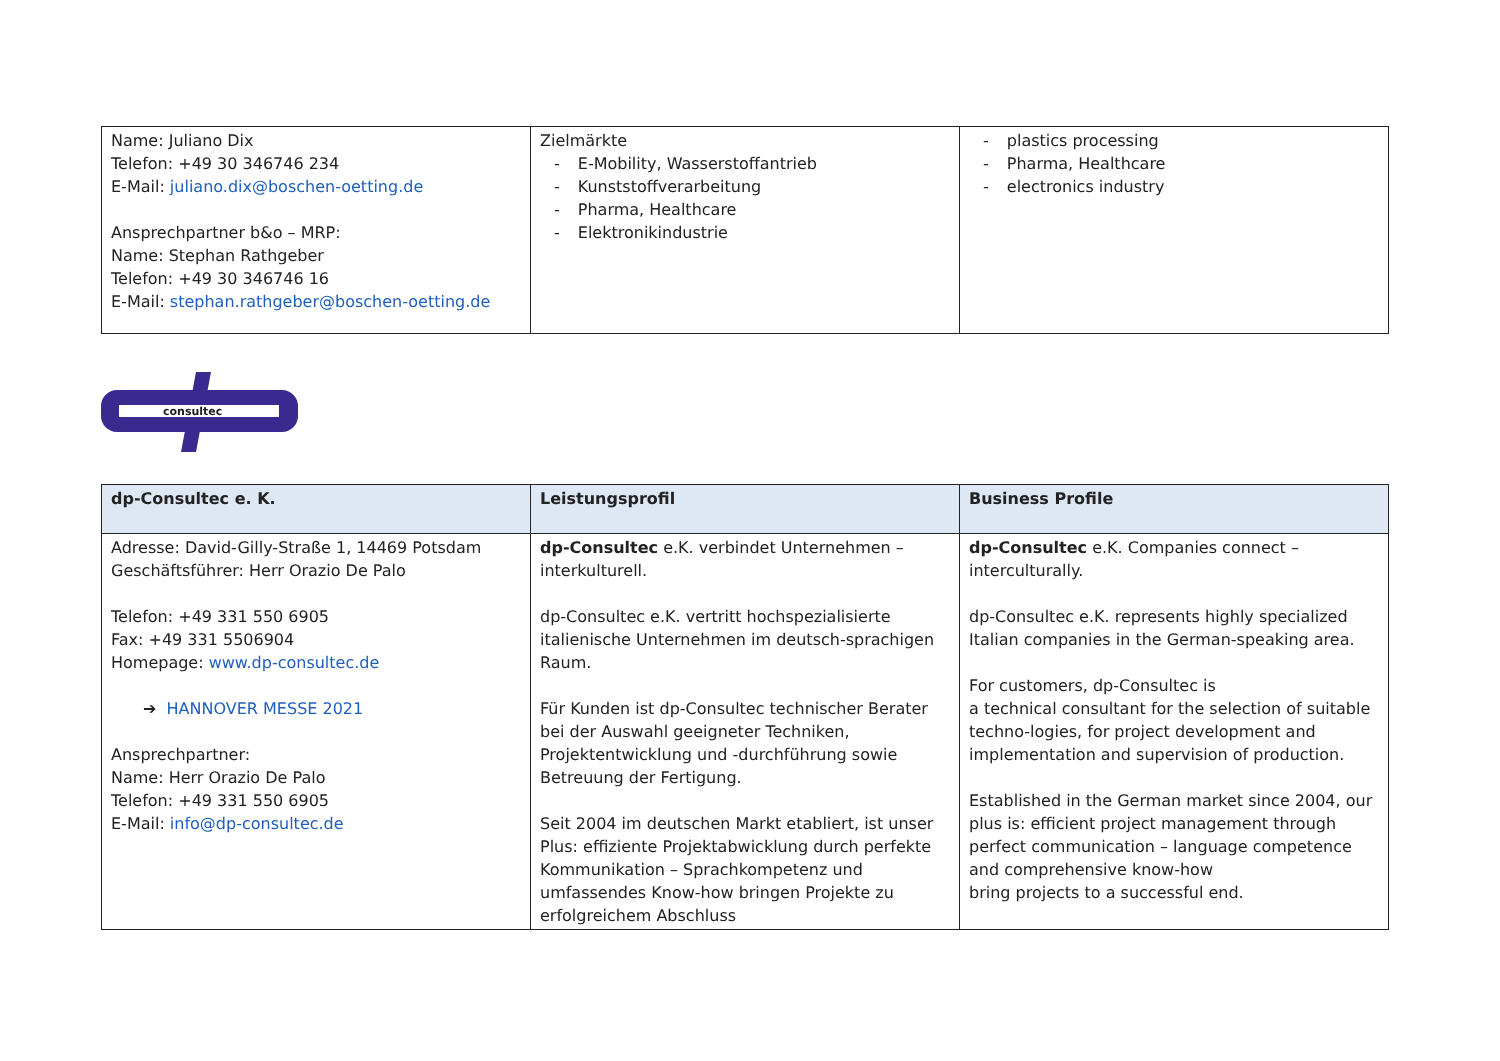| Name: Juliano Dix Telefon: +49 30 346746 234 E-Mail: juliano.dix@boschen-oetting.de Ansprechpartner b&o – MRP: Name: Stephan Rathgeber Telefon: +49 30 346746 16 E-Mail: stephan.rathgeber@boschen-oetting.de | Zielmärkte E-Mobility, Wasserstoffantrieb Kunststoffverarbeitung Pharma, Healthcare Elektronikindustrie | plastics processing Pharma, Healthcare electronics industry |
consultec
| dp-Consultec e. K. | Leistungsprofil | Business Profile |
| --- | --- | --- |
| Adresse: David-Gilly-Straße 1, 14469 Potsdam Geschäftsführer: Herr Orazio De Palo Telefon: +49 331 550 6905 Fax: +49 331 5506904 Homepage: www.dp-consultec.de ➔ HANNOVER MESSE 2021 Ansprechpartner: Name: Herr Orazio De Palo Telefon: +49 331 550 6905 E-Mail: info@dp-consultec.de | dp-Consultec e.K. verbindet Unternehmen – interkulturell. dp-Consultec e.K. vertritt hochspezialisierte italienische Unternehmen im deutsch-sprachigen Raum. Für Kunden ist dp-Consultec technischer Berater bei der Auswahl geeigneter Techniken, Projektentwicklung und -durchführung sowie Betreuung der Fertigung. Seit 2004 im deutschen Markt etabliert, ist unser Plus: effiziente Projektabwicklung durch perfekte Kommunikation – Sprachkompetenz und umfassendes Know-how bringen Projekte zu erfolgreichem Abschluss | dp-Consultec e.K. Companies connect – interculturally. dp-Consultec e.K. represents highly specialized Italian companies in the German-speaking area. For customers, dp-Consultec is a technical consultant for the selection of suitable techno-logies, for project development and implementation and supervision of production. Established in the German market since 2004, our plus is: efficient project management through perfect communication – language competence and comprehensive know-how bring projects to a successful end. |